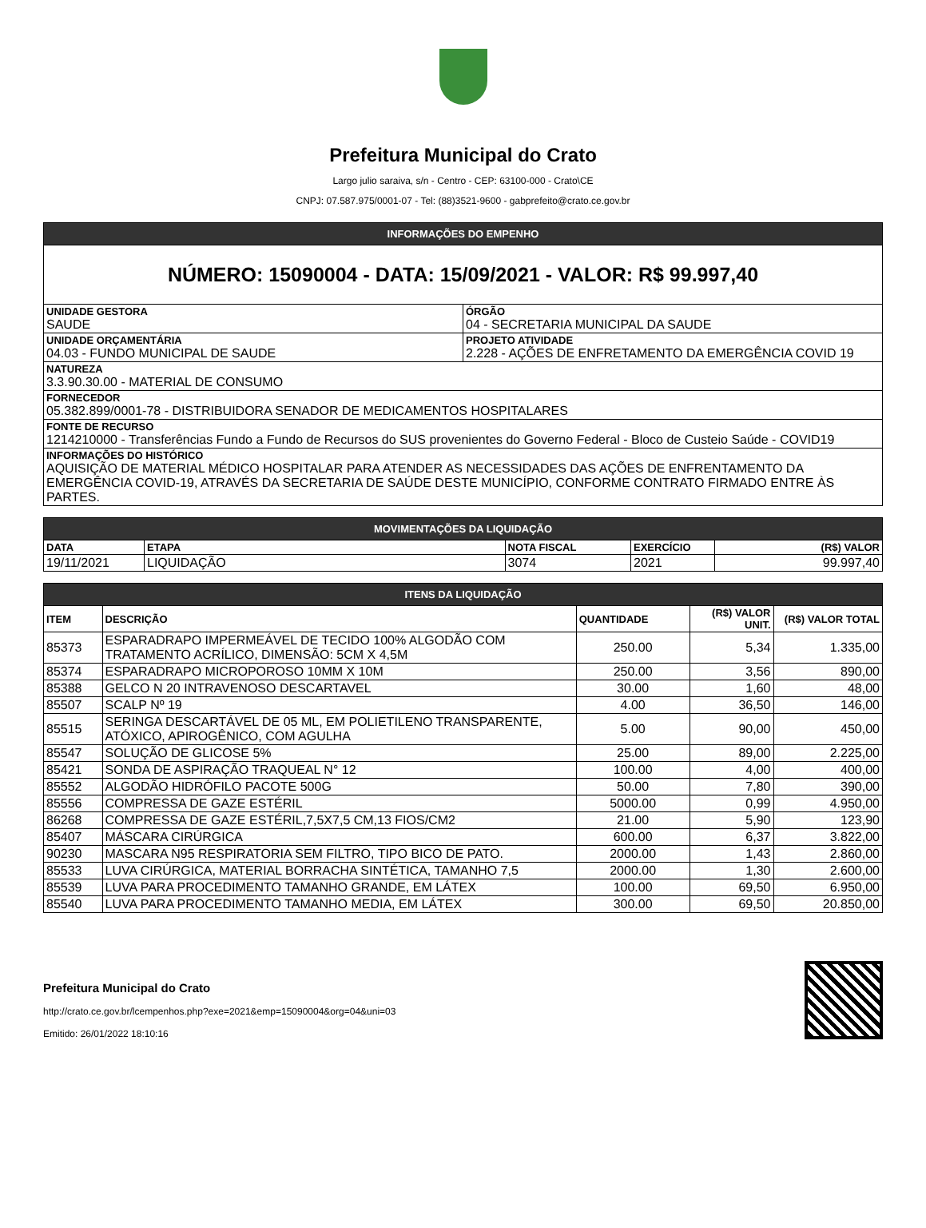Prefeitura Municipal do Crato
Largo julio saraiva, s/n - Centro - CEP: 63100-000 - Crato\CE
CNPJ: 07.587.975/0001-07 - Tel: (88)3521-9600 - gabprefeito@crato.ce.gov.br
| INFORMAÇÕES DO EMPENHO | |
| NÚMERO: 15090004 - DATA: 15/09/2021 - VALOR: R$ 99.997,40 | |
| UNIDADE GESTORA SAUDE | ÓRGÃO 04 - SECRETARIA MUNICIPAL DA SAUDE |
| UNIDADE ORÇAMENTÁRIA 04.03 - FUNDO MUNICIPAL DE SAUDE | PROJETO ATIVIDADE 2.228 - AÇÕES DE ENFRETAMENTO DA EMERGÊNCIA COVID 19 |
| NATUREZA 3.3.90.30.00 - MATERIAL DE CONSUMO | |
| FORNECEDOR 05.382.899/0001-78 - DISTRIBUIDORA SENADOR DE MEDICAMENTOS HOSPITALARES | |
| FONTE DE RECURSO 1214210000 - Transferências Fundo a Fundo de Recursos do SUS provenientes do Governo Federal - Bloco de Custeio Saúde - COVID19 | |
| INFORMAÇÕES DO HISTÓRICO AQUISIÇÃO DE MATERIAL MÉDICO HOSPITALAR PARA ATENDER AS NECESSIDADES DAS AÇÕES DE ENFRENTAMENTO DA EMERGÊNCIA COVID-19, ATRAVÉS DA SECRETARIA DE SAÚDE DESTE MUNICÍPIO, CONFORME CONTRATO FIRMADO ENTRE ÀS PARTES. | |
| MOVIMENTAÇÕES DA LIQUIDAÇÃO | | | | |
| DATA | ETAPA | NOTA FISCAL | EXERCÍCIO | (R$) VALOR |
| 19/11/2021 | LIQUIDAÇÃO | 3074 | 2021 | 99.997,40 |
| ITENS DA LIQUIDAÇÃO | | | | |
| ITEM | DESCRIÇÃO | QUANTIDADE | (R$) VALOR UNIT. | (R$) VALOR TOTAL |
| 85373 | ESPARADRAPO IMPERMEÁVEL DE TECIDO 100% ALGODÃO COM TRATAMENTO ACRÍLICO, DIMENSÃO: 5CM X 4,5M | 250.00 | 5,34 | 1.335,00 |
| 85374 | ESPARADRAPO MICROPOROSO 10MM X 10M | 250.00 | 3,56 | 890,00 |
| 85388 | GELCO N 20 INTRAVENOSO DESCARTAVEL | 30.00 | 1,60 | 48,00 |
| 85507 | SCALP Nº 19 | 4.00 | 36,50 | 146,00 |
| 85515 | SERINGA DESCARTÁVEL DE 05 ML, EM POLIETILENO TRANSPARENTE, ATÓXICO, APIROGÊNICO, COM AGULHA | 5.00 | 90,00 | 450,00 |
| 85547 | SOLUÇÃO DE GLICOSE 5% | 25.00 | 89,00 | 2.225,00 |
| 85421 | SONDA DE ASPIRAÇÃO TRAQUEAL N° 12 | 100.00 | 4,00 | 400,00 |
| 85552 | ALGODÃO HIDRÓFILO PACOTE 500G | 50.00 | 7,80 | 390,00 |
| 85556 | COMPRESSA DE GAZE ESTÉRIL | 5000.00 | 0,99 | 4.950,00 |
| 86268 | COMPRESSA DE GAZE ESTÉRIL,7,5X7,5 CM,13 FIOS/CM2 | 21.00 | 5,90 | 123,90 |
| 85407 | MÁSCARA CIRÚRGICA | 600.00 | 6,37 | 3.822,00 |
| 90230 | MASCARA N95 RESPIRATORIA SEM FILTRO, TIPO BICO DE PATO. | 2000.00 | 1,43 | 2.860,00 |
| 85533 | LUVA CIRÚRGICA, MATERIAL BORRACHA SINTÉTICA, TAMANHO 7,5 | 2000.00 | 1,30 | 2.600,00 |
| 85539 | LUVA PARA PROCEDIMENTO TAMANHO GRANDE, EM LÁTEX | 100.00 | 69,50 | 6.950,00 |
| 85540 | LUVA PARA PROCEDIMENTO TAMANHO MEDIA, EM LÁTEX | 300.00 | 69,50 | 20.850,00 |
Prefeitura Municipal do Crato
http://crato.ce.gov.br/lcempenhos.php?exe=2021&emp=15090004&org=04&uni=03
Emitido: 26/01/2022 18:10:16